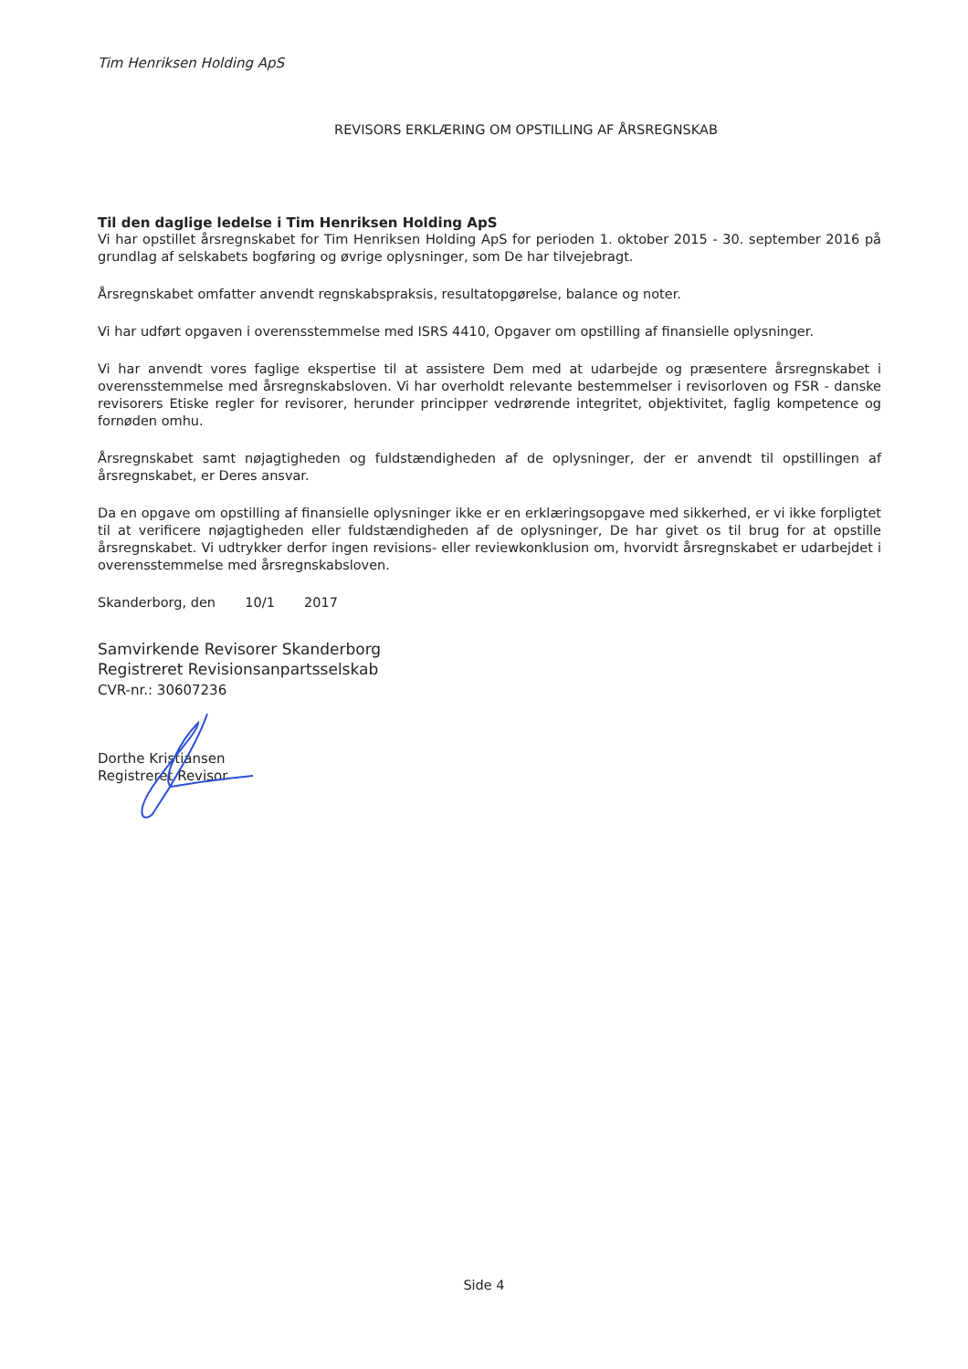Tim Henriksen Holding ApS
REVISORS ERKLÆRING OM OPSTILLING AF ÅRSREGNSKAB
Til den daglige ledelse i Tim Henriksen Holding ApS
Vi har opstillet årsregnskabet for Tim Henriksen Holding ApS for perioden 1. oktober 2015 - 30. september 2016 på grundlag af selskabets bogføring og øvrige oplysninger, som De har tilvejebragt.
Årsregnskabet omfatter anvendt regnskabspraksis, resultatopgørelse, balance og noter.
Vi har udført opgaven i overensstemmelse med ISRS 4410, Opgaver om opstilling af finansielle oplysninger.
Vi har anvendt vores faglige ekspertise til at assistere Dem med at udarbejde og præsentere årsregnskabet i overensstemmelse med årsregnskabsloven. Vi har overholdt relevante bestemmelser i revisorloven og FSR - danske revisorers Etiske regler for revisorer, herunder principper vedrørende integritet, objektivitet, faglig kompetence og fornøden omhu.
Årsregnskabet samt nøjagtigheden og fuldstændigheden af de oplysninger, der er anvendt til opstillingen af årsregnskabet, er Deres ansvar.
Da en opgave om opstilling af finansielle oplysninger ikke er en erklæringsopgave med sikkerhed, er vi ikke forpligtet til at verificere nøjagtigheden eller fuldstændigheden af de oplysninger, De har givet os til brug for at opstille årsregnskabet. Vi udtrykker derfor ingen revisions- eller reviewkonklusion om, hvorvidt årsregnskabet er udarbejdet i overensstemmelse med årsregnskabsloven.
Skanderborg, den 10/1 2017
Samvirkende Revisorer Skanderborg
Registreret Revisionsanpartsselskab
CVR-nr.: 30607236
Dorthe Kristiansen
Registreret Revisor
Side 4